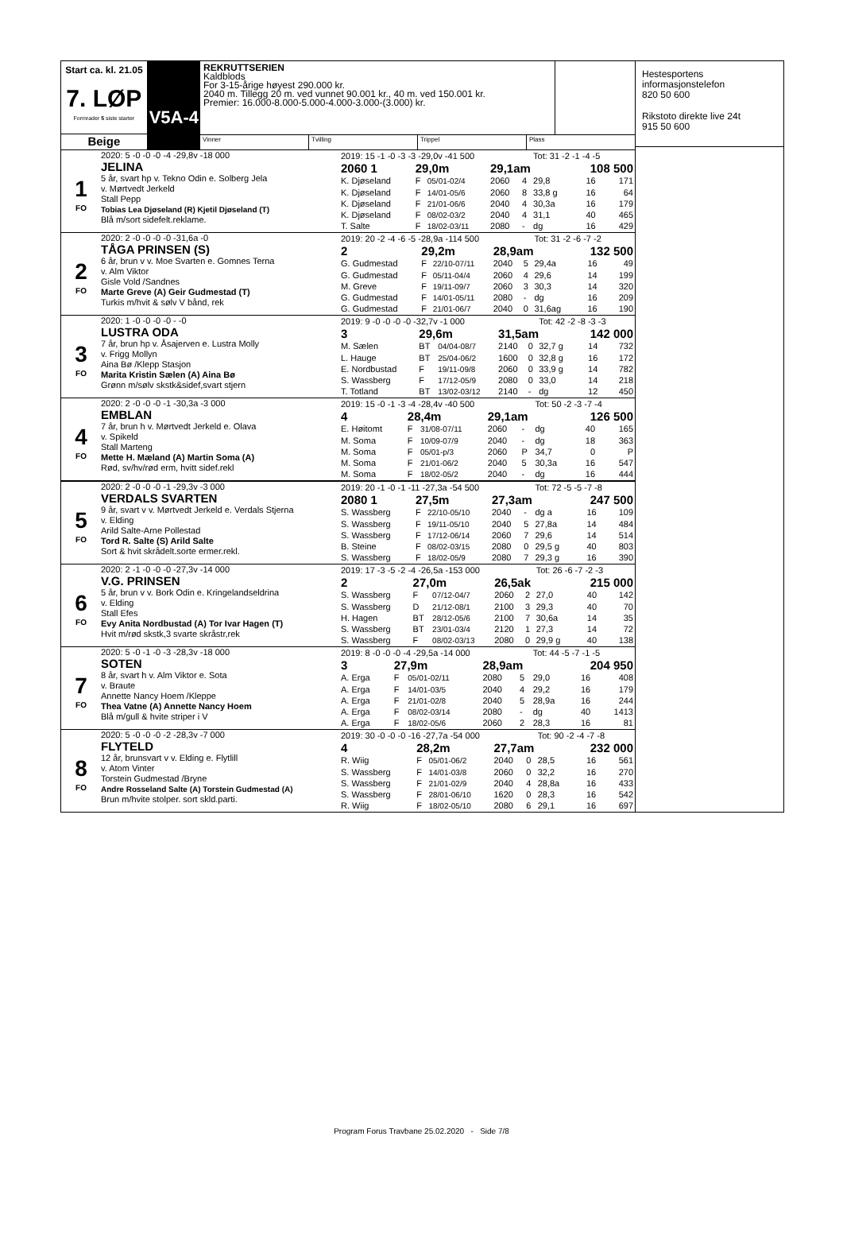Start ca. kl. 21.05
7. LØP
Formrader 5 siste starter
Beige
V5A-4
REKRUTTSERIEN
Kaldblods
For 3-15-årige høyest 290.000 kr.
2040 m. Tillegg 20 m. ved vunnet 90.001 kr., 40 m. ved 150.001 kr.
Premier: 16.000-8.000-5.000-4.000-3.000-(3.000) kr.
Vinner Tvilling Trippel Plass
1
FO
2020: 5 -0 -0 -0 -4 -29,8v -18 000
JELINA
5 år, svart hp v. Tekno Odin e. Solberg Jela
v. Mørtvedt Jerkeld
Stall Pepp
Tobias Lea Djøseland (R) Kjetil Djøseland (T)
Blå m/sort sidefelt.reklame.
| 2019: 15 -1 -0 -3 -3 -29,0v -41 500 | | | | | Tot: 31 -2 -1 -4 -5 | | |
| 2060 1 | 29,0m | | 29,1am | | | 108 500 | |
| K. Djøseland | F | 05/01-02/4 | 2060 | 4 | 29,8 | 16 | 171 |
| K. Djøseland | F | 14/01-05/6 | 2060 | 8 | 33,8 g | 16 | 64 |
| K. Djøseland | F | 21/01-06/6 | 2040 | 4 | 30,3a | 16 | 179 |
| K. Djøseland | F | 08/02-03/2 | 2040 | 4 | 31,1 | 40 | 465 |
| T. Salte | F | 18/02-03/11 | 2080 | - | dg | 16 | 429 |
2
FO
2020: 2 -0 -0 -0 -0 -31,6a -0
TÅGA PRINSEN (S)
6 år, brun v v. Moe Svarten e. Gomnes Terna
v. Alm Viktor
Gisle Vold /Sandnes
Marte Greve (A) Geir Gudmestad (T)
Turkis m/hvit & sølv V bånd, rek
| 2019: 20 -2 -4 -6 -5 -28,9a -114 500 | | | | | Tot: 31 -2 -6 -7 -2 | | |
| 2 | 29,2m | | 28,9am | | | 132 500 | |
| G. Gudmestad | F | 22/10-07/11 | 2040 | 5 | 29,4a | 16 | 49 |
| G. Gudmestad | F | 05/11-04/4 | 2060 | 4 | 29,6 | 14 | 199 |
| M. Greve | F | 19/11-09/7 | 2060 | 3 | 30,3 | 14 | 320 |
| G. Gudmestad | F | 14/01-05/11 | 2080 | - | dg | 16 | 209 |
| G. Gudmestad | F | 21/01-06/7 | 2040 | 0 | 31,6ag | 16 | 190 |
3
FO
2020: 1 -0 -0 -0 -0 - -0
LUSTRA ODA
7 år, brun hp v. Åsajerven e. Lustra Molly
v. Frigg Mollyn
Aina Bø /Klepp Stasjon
Marita Kristin Sælen (A) Aina Bø
Grønn m/sølv skstk&sidef,svart stjern
| 2019: 9 -0 -0 -0 -0 -32,7v -1 000 | | | | | Tot: 42 -2 -8 -3 -3 | | |
| 3 | 29,6m | | 31,5am | | | 142 000 | |
| M. Sælen | BT | 04/04-08/7 | 2140 | 0 | 32,7 g | 14 | 732 |
| L. Hauge | BT | 25/04-06/2 | 1600 | 0 | 32,8 g | 16 | 172 |
| E. Nordbustad | F | 19/11-09/8 | 2060 | 0 | 33,9 g | 14 | 782 |
| S. Wassberg | F | 17/12-05/9 | 2080 | 0 | 33,0 | 14 | 218 |
| T. Totland | BT | 13/02-03/12 | 2140 | - | dg | 12 | 450 |
4
FO
2020: 2 -0 -0 -0 -1 -30,3a -3 000
EMBLAN
7 år, brun h v. Mørtvedt Jerkeld e. Olava
v. Spikeld
Stall Marteng
Mette H. Mæland (A) Martin Soma (A)
Rød, sv/hv/rød erm, hvitt sidef.rekl
| 2019: 15 -0 -1 -3 -4 -28,4v -40 500 | | | | | Tot: 50 -2 -3 -7 -4 | | |
| 4 | 28,4m | | 29,1am | | | 126 500 | |
| E. Høitomt | F | 31/08-07/11 | 2060 | - | dg | 40 | 165 |
| M. Soma | F | 10/09-07/9 | 2040 | - | dg | 18 | 363 |
| M. Soma | F | 05/01-p/3 | 2060 | P | 34,7 | 0 | P |
| M. Soma | F | 21/01-06/2 | 2040 | 5 | 30,3a | 16 | 547 |
| M. Soma | F | 18/02-05/2 | 2040 | - | dg | 16 | 444 |
5
FO
2020: 2 -0 -0 -0 -1 -29,3v -3 000
VERDALS SVARTEN
9 år, svart v v. Mørtvedt Jerkeld e. Verdals Stjerna
v. Elding
Arild Salte-Arne Pollestad
Tord R. Salte (S) Arild Salte
Sort & hvit skrådelt.sorte ermer.rekl.
| 2019: 20 -1 -0 -1 -11 -27,3a -54 500 | | | | | Tot: 72 -5 -5 -7 -8 | | |
| 2080 1 | 27,5m | | 27,3am | | | 247 500 | |
| S. Wassberg | F | 22/10-05/10 | 2040 | - | dg a | 16 | 109 |
| S. Wassberg | F | 19/11-05/10 | 2040 | 5 | 27,8a | 14 | 484 |
| S. Wassberg | F | 17/12-06/14 | 2060 | 7 | 29,6 | 14 | 514 |
| B. Steine | F | 08/02-03/15 | 2080 | 0 | 29,5 g | 40 | 803 |
| S. Wassberg | F | 18/02-05/9 | 2080 | 7 | 29,3 g | 16 | 390 |
6
FO
2020: 2 -1 -0 -0 -0 -27,3v -14 000
V.G. PRINSEN
5 år, brun v v. Bork Odin e. Kringelandseldrina
v. Elding
Stall Efes
Evy Anita Nordbustad (A) Tor Ivar Hagen (T)
Hvit m/rød skstk,3 svarte skråstr,rek
| 2019: 17 -3 -5 -2 -4 -26,5a -153 000 | | | | | Tot: 26 -6 -7 -2 -3 | | |
| 2 | 27,0m | | 26,5ak | | | 215 000 | |
| S. Wassberg | F | 07/12-04/7 | 2060 | 2 | 27,0 | 40 | 142 |
| S. Wassberg | D | 21/12-08/1 | 2100 | 3 | 29,3 | 40 | 70 |
| H. Hagen | BT | 28/12-05/6 | 2100 | 7 | 30,6a | 14 | 35 |
| S. Wassberg | BT | 23/01-03/4 | 2120 | 1 | 27,3 | 14 | 72 |
| S. Wassberg | F | 08/02-03/13 | 2080 | 0 | 29,9 g | 40 | 138 |
7
FO
2020: 5 -0 -1 -0 -3 -28,3v -18 000
SOTEN
8 år, svart h v. Alm Viktor e. Sota
v. Braute
Annette Nancy Hoem /Kleppe
Thea Vatne (A) Annette Nancy Hoem
Blå m/gull & hvite striper i V
| 2019: 8 -0 -0 -0 -4 -29,5a -14 000 | | | | | Tot: 44 -5 -7 -1 -5 | | |
| 3 | 27,9m | | 28,9am | | | 204 950 | |
| A. Erga | F | 05/01-02/11 | 2080 | 5 | 29,0 | 16 | 408 |
| A. Erga | F | 14/01-03/5 | 2040 | 4 | 29,2 | 16 | 179 |
| A. Erga | F | 21/01-02/8 | 2040 | 5 | 28,9a | 16 | 244 |
| A. Erga | F | 08/02-03/14 | 2080 | - | dg | 40 | 1413 |
| A. Erga | F | 18/02-05/6 | 2060 | 2 | 28,3 | 16 | 81 |
8
FO
2020: 5 -0 -0 -0 -2 -28,3v -7 000
FLYTELD
12 år, brunsvart v v. Elding e. Flytlill
v. Atom Vinter
Torstein Gudmestad /Bryne
Andre Rosseland Salte (A) Torstein Gudmestad (A)
Brun m/hvite stolper. sort skld.parti.
| 2019: 30 -0 -0 -0 -16 -27,7a -54 000 | | | | | Tot: 90 -2 -4 -7 -8 | | |
| 4 | 28,2m | | 27,7am | | | 232 000 | |
| R. Wiig | F | 05/01-06/2 | 2040 | 0 | 28,5 | 16 | 561 |
| S. Wassberg | F | 14/01-03/8 | 2060 | 0 | 32,2 | 16 | 270 |
| S. Wassberg | F | 21/01-02/9 | 2040 | 4 | 28,8a | 16 | 433 |
| S. Wassberg | F | 28/01-06/10 | 1620 | 0 | 28,3 | 16 | 542 |
| R. Wiig | F | 18/02-05/10 | 2080 | 6 | 29,1 | 16 | 697 |
Hestesportens
informasjonstelefon
820 50 600
Rikstoto direkte live 24t
915 50 600
Program Forus Travbane 25.02.2020 - Side 7/8